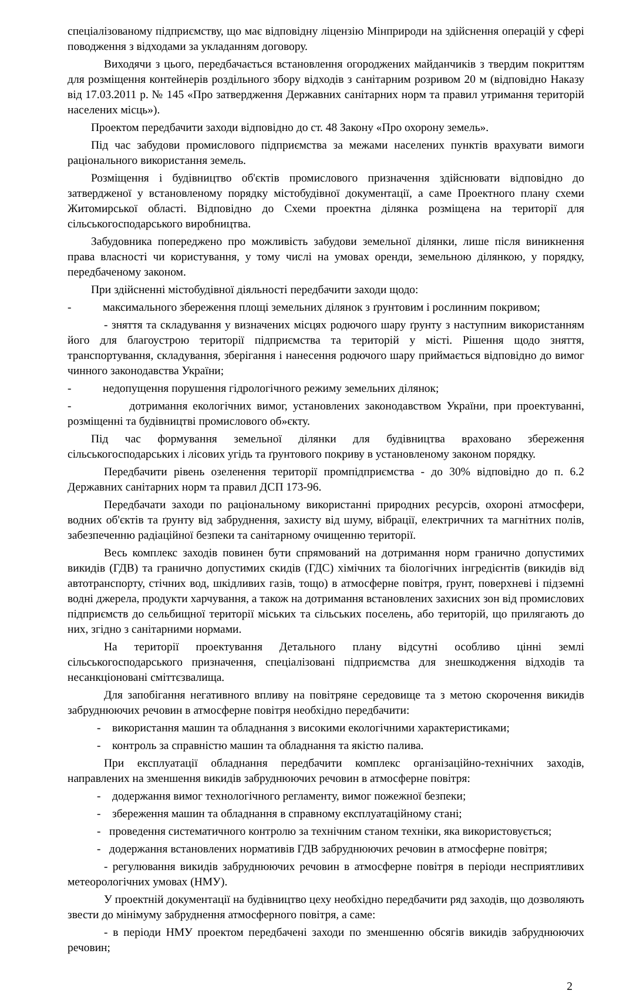спеціалізованому підприємству, що має відповідну ліцензію Мінприроди на здійснення операцій у сфері поводження з відходами за укладанням договору.
Виходячи з цього, передбачається встановлення огороджених майданчиків з твердим покриттям для розміщення контейнерів роздільного збору відходів з санітарним розривом 20 м (відповідно Наказу від 17.03.2011 р. № 145 «Про затвердження Державних санітарних норм та правил утримання територій населених місць»).
Проектом передбачити заходи відповідно до ст. 48 Закону «Про охорону земель».
Під час забудови промислового підприємства за межами населених пунктів врахувати вимоги раціонального використання земель.
Розміщення і будівництво об'єктів промислового призначення здійснювати відповідно до затвердженої у встановленому порядку містобудівної документації, а саме Проектного плану схеми Житомирської області. Відповідно до Схеми проектна ділянка розміщена на території для сільськогосподарського виробництва.
Забудовника попереджено про можливість забудови земельної ділянки, лише після виникнення права власності чи користування, у тому числі на умовах оренди, земельною ділянкою, у порядку, передбаченому законом.
При здійсненні містобудівної діяльності передбачити заходи щодо:
- максимального збереження площі земельних ділянок з ґрунтовим і рослинним покривом;
- зняття та складування у визначених місцях родючого шару ґрунту з наступним використанням його для благоустрою території підприємства та територій у місті. Рішення щодо зняття, транспортування, складування, зберігання і нанесення родючого шару приймається відповідно до вимог чинного законодавства України;
- недопущення порушення гідрологічного режиму земельних ділянок;
- дотримання екологічних вимог, установлених законодавством України, при проектуванні, розміщенні та будівництві промислового об»єкту.
Під час формування земельної ділянки для будівництва враховано збереження сільськогосподарських і лісових угідь та ґрунтового покриву в установленому законом порядку.
Передбачити рівень озеленення території промпідприємства - до 30% відповідно до п. 6.2 Державних санітарних норм та правил ДСП 173-96.
Передбачати заходи по раціональному використанні природних ресурсів, охороні атмосфери, водних об'єктів та ґрунту від забруднення, захисту від шуму, вібрації, електричних та магнітних полів, забезпеченню радіаційної безпеки та санітарному очищенню території.
Весь комплекс заходів повинен бути спрямований на дотримання норм гранично допустимих викидів (ГДВ) та гранично допустимих скидів (ГДС) хімічних та біологічних інгредієнтів (викидів від автотранспорту, стічних вод, шкідливих газів, тощо) в атмосферне повітря, ґрунт, поверхневі і підземні водні джерела, продукти харчування, а також на дотримання встановлених захисних зон від промислових підприємств до сельбищної території міських та сільських поселень, або територій, що прилягають до них, згідно з санітарними нормами.
На території проектування Детального плану відсутні особливо цінні землі сільськогосподарського призначення, спеціалізовані підприємства для знешкодження відходів та несанкціоновані сміттєзвалища.
Для запобігання негативного впливу на повітряне середовище та з метою скорочення викидів забруднюючих речовин в атмосферне повітря необхідно передбачити:
- використання машин та обладнання з високими екологічними характеристиками;
- контроль за справністю машин та обладнання та якістю палива.
При експлуатації обладнання передбачити комплекс організаційно-технічних заходів, направлених на зменшення викидів забруднюючих речовин в атмосферне повітря:
- додержання вимог технологічного регламенту, вимог пожежної безпеки;
- збереження машин та обладнання в справному експлуатаційному стані;
- проведення систематичного контролю за технічним станом техніки, яка використовується;
- додержання встановлених нормативів ГДВ забруднюючих речовин в атмосферне повітря;
- регулювання викидів забруднюючих речовин в атмосферне повітря в періоди несприятливих метеорологічних умовах (НМУ).
У проектній документації на будівництво цеху необхідно передбачити ряд заходів, що дозволяють звести до мінімуму забруднення атмосферного повітря, а саме:
- в періоди НМУ проектом передбачені заходи по зменшенню обсягів викидів забруднюючих речовин;
2